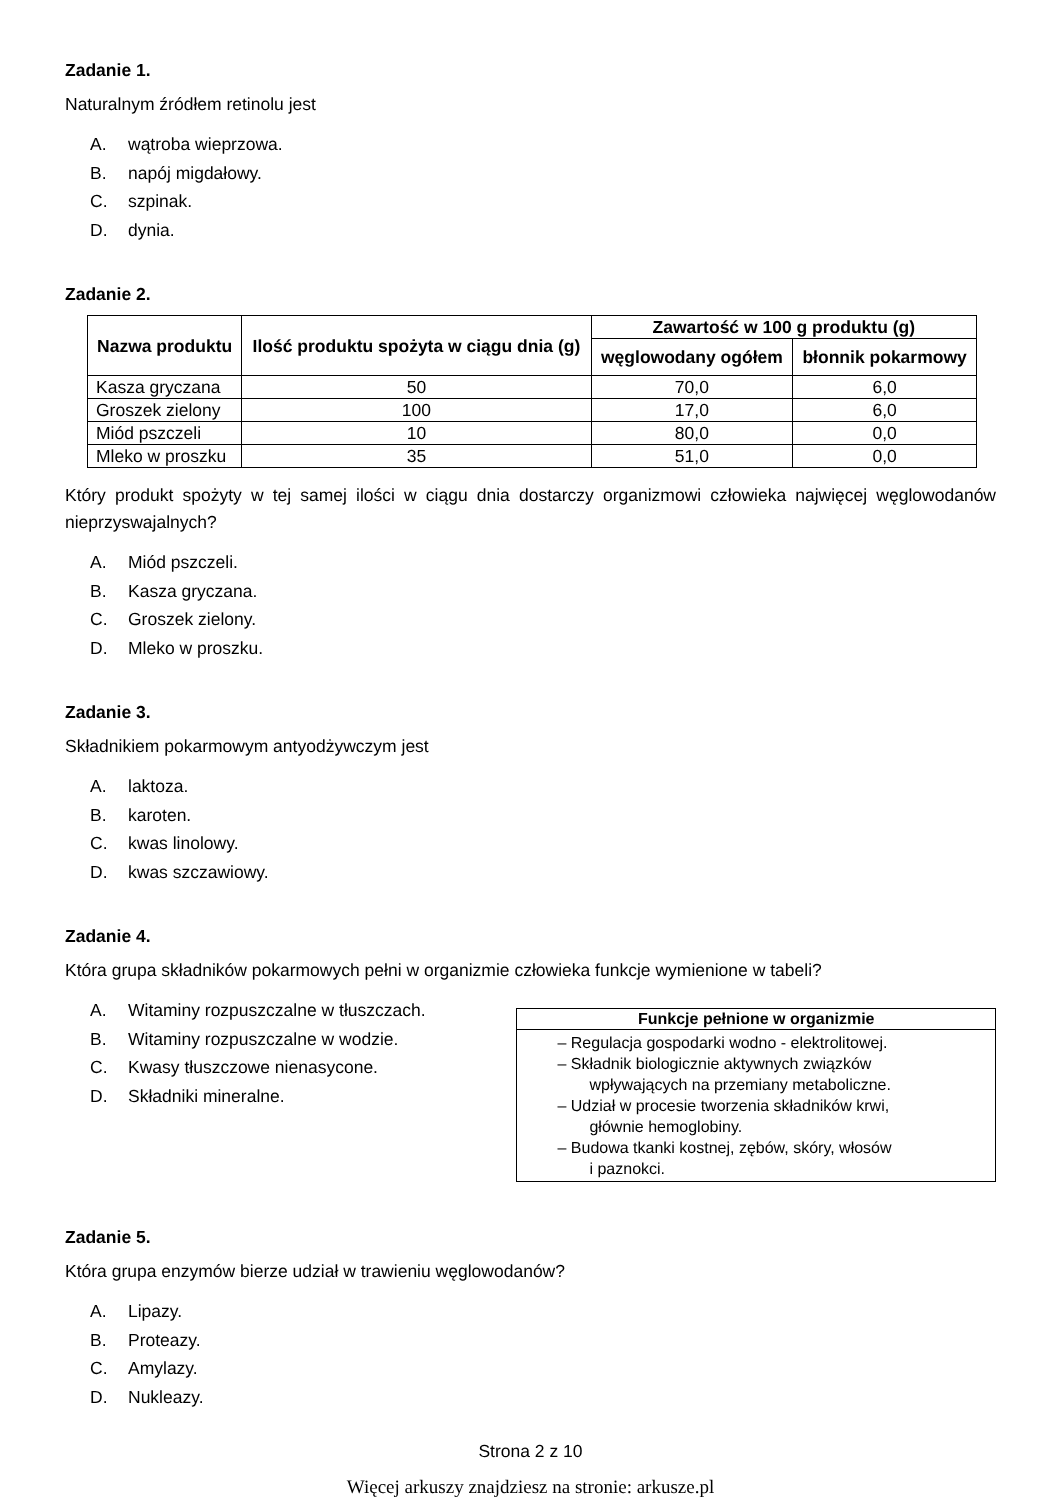Zadanie 1.
Naturalnym źródłem retinolu jest
A. wątroba wieprzowa.
B. napój migdałowy.
C. szpinak.
D. dynia.
Zadanie 2.
| Nazwa produktu | Ilość produktu spożyta w ciągu dnia (g) | Zawartość w 100 g produktu (g) | |
| --- | --- | --- | --- |
| | | węglowodany ogółem | błonnik pokarmowy |
| Kasza gryczana | 50 | 70,0 | 6,0 |
| Groszek zielony | 100 | 17,0 | 6,0 |
| Miód pszczeli | 10 | 80,0 | 0,0 |
| Mleko w proszku | 35 | 51,0 | 0,0 |
Który produkt spożyty w tej samej ilości w ciągu dnia dostarczy organizmowi człowieka najwięcej węglowodanów nieprzyswajalnych?
A. Miód pszczeli.
B. Kasza gryczana.
C. Groszek zielony.
D. Mleko w proszku.
Zadanie 3.
Składnikiem pokarmowym antyodżywczym jest
A. laktoza.
B. karoten.
C. kwas linolowy.
D. kwas szczawiowy.
Zadanie 4.
Która grupa składników pokarmowych pełni w organizmie człowieka funkcje wymienione w tabeli?
A. Witaminy rozpuszczalne w tłuszczach.
B. Witaminy rozpuszczalne w wodzie.
C. Kwasy tłuszczowe nienasycone.
D. Składniki mineralne.
Funkcje pełnione w organizmie
– Regulacja gospodarki wodno - elektrolitowej.
– Składnik biologicznie aktywnych związków
wpływających na przemiany metaboliczne.
– Udział w procesie tworzenia składników krwi,
głównie hemoglobiny.
– Budowa tkanki kostnej, zębów, skóry, włosów
i paznokci.
Zadanie 5.
Która grupa enzymów bierze udział w trawieniu węglowodanów?
A. Lipazy.
B. Proteazy.
C. Amylazy.
D. Nukleazy.
Strona 2 z 10
Więcej arkuszy znajdziesz na stronie: arkusze.pl